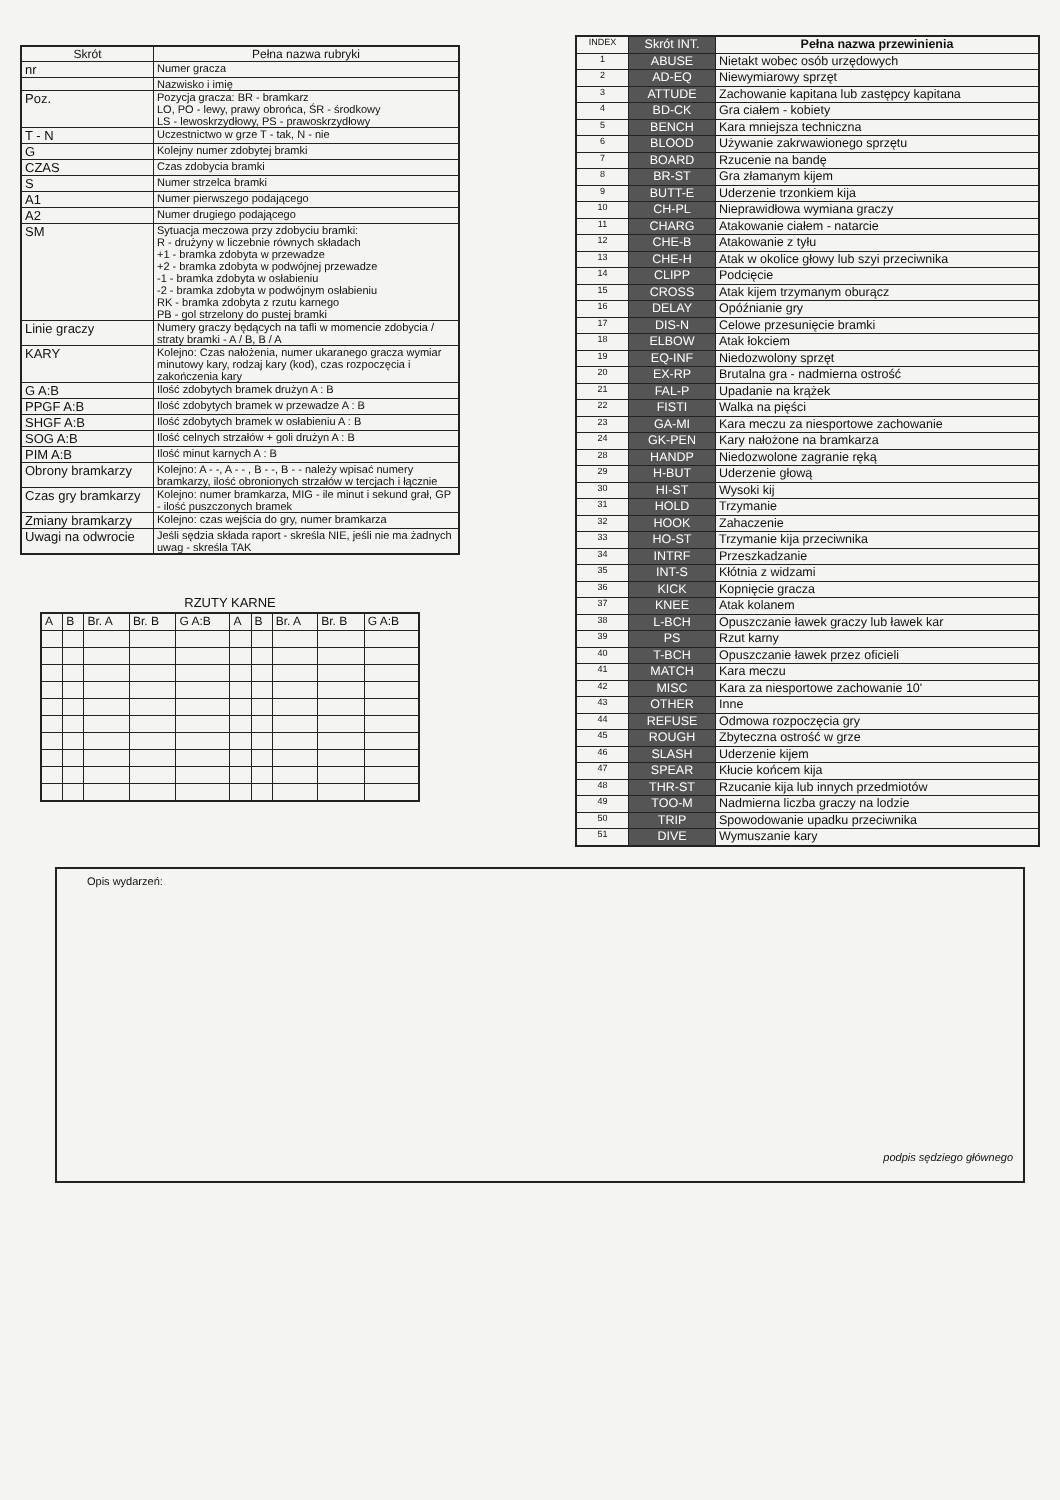| Skrót | Pełna nazwa rubryki |
| --- | --- |
| nr | Numer gracza |
| | Nazwisko i imię |
| Poz. | Pozycja gracza: BR - bramkarz LO, PO - lewy, prawy obrońca, ŚR - środkowy LS - lewoskrzydłowy, PS - prawoskrzydłowy |
| T - N | Uczestnictwo w grze T - tak, N - nie |
| G | Kolejny numer zdobytej bramki |
| CZAS | Czas zdobycia bramki |
| S | Numer strzelca bramki |
| A1 | Numer pierwszego podającego |
| A2 | Numer drugiego podającego |
| SM | Sytuacja meczowa przy zdobyciu bramki: R - drużyny w liczebnie równych składach +1 - bramka zdobyta w przewadze +2 - bramka zdobyta w podwójnej przewadze -1 - bramka zdobyta w osłabieniu -2 - bramka zdobyta w podwójnym osłabieniu RK - bramka zdobyta z rzutu karnego PB - gol strzelony do pustej bramki |
| Linie gracz​y | Numery graczy będących na tafli w momencie zdobycia / straty bramki - A / B, B / A |
| KARY | Kolejno: Czas nałożenia, numer ukaranego gracza wymiar minutowy kary, rodzaj kary (kod), czas rozpoczęcia i zakończenia kary |
| G A:B | Ilość zdobytych bramek drużyn A : B |
| PPGF A:B | Ilość zdobytych bramek w przewadze A : B |
| SHGF A:B | Ilość zdobytych bramek w osłabieniu A : B |
| SOG A:B | Ilość celnych strzałów + goli drużyn A : B |
| PIM A:B | Ilość minut karnych A : B |
| Obrony bramkarzy | Kolejno: A - -, A - - , B - -, B - - należy wpisać numery bramkarzy, ilość obronionych strzałów w tercjach i łącznie |
| Czas gry bramkarzy | Kolejno: numer bramkarza, MIG - ile minut i sekund grał, GP - ilość puszczonych bramek |
| Zmiany bramkarzy | Kolejno: czas wejścia do gry, numer bramkarza |
| Uwagi na odwrocie | Jeśli sędzia składa raport - skreśla NIE, jeśli nie ma żadnych uwag - skreśla TAK |
RZUTY KARNE
| A | B | Br. A | Br. B | G A:B | A | B | Br. A | Br. B | G A:B |
| INDEX | Skrót INT. | Pełna nazwa przewinienia |
| 1 | ABUSE | Nietakt wobec osób urzędowych |
| 2 | AD-EQ | Niewymiarowy sprzęt |
| 3 | ATTUDE | Zachowanie kapitana lub zastępcy kapitana |
| 4 | BD-CK | Gra ciałem - kobiety |
| 5 | BENCH | Kara mniejsza techniczna |
| 6 | BLOOD | Używanie zakrwawionego sprzętu |
| 7 | BOARD | Rzucenie na bandę |
| 8 | BR-ST | Gra złamanym kijem |
| 9 | BUTT-E | Uderzenie trzonkiem kija |
| 10 | CH-PL | Nieprawidłowa wymiana graczy |
| 11 | CHARG | Atakowanie ciałem - natarcie |
| 12 | CHE-B | Atakowanie z tyłu |
| 13 | CHE-H | Atak w okolice głowy lub szyi przeciwnika |
| 14 | CLIPP | Podcięcie |
| 15 | CROSS | Atak kijem trzymanym oburącz |
| 16 | DELAY | Opóźnianie gry |
| 17 | DIS-N | Celowe przesunięcie bramki |
| 18 | ELBOW | Atak łokciem |
| 19 | EQ-INF | Niedozwolony sprzęt |
| 20 | EX-RP | Brutalna gra - nadmierna ostrość |
| 21 | FAL-P | Upadanie na krążek |
| 22 | FISTI | Walka na pięści |
| 23 | GA-MI | Kara meczu za niesportowe zachowanie |
| 24 | GK-PEN | Kary nałożone na bramkarza |
| 28 | HANDP | Niedozwolone zagranie ręką |
| 29 | H-BUT | Uderzenie głową |
| 30 | HI-ST | Wysoki kij |
| 31 | HOLD | Trzymanie |
| 32 | HOOK | Zahaczenie |
| 33 | HO-ST | Trzymanie kija przeciwnika |
| 34 | INTRF | Przeszkadzanie |
| 35 | INT-S | Kłótnia z widzami |
| 36 | KICK | Kopnięcie gracza |
| 37 | KNEE | Atak kolanem |
| 38 | L-BCH | Opuszczanie ławek graczy lub ławek kar |
| 39 | PS | Rzut karny |
| 40 | T-BCH | Opuszczanie ławek przez oficieli |
| 41 | MATCH | Kara meczu |
| 42 | MISC | Kara za niesportowe zachowanie 10' |
| 43 | OTHER | Inne |
| 44 | REFUSE | Odmowa rozpoczęcia gry |
| 45 | ROUGH | Zbyteczna ostrość w grze |
| 46 | SLASH | Uderzenie kijem |
| 47 | SPEAR | Kłucie końcem kija |
| 48 | THR-ST | Rzucanie kija lub innych przedmiotów |
| 49 | TOO-M | Nadmierna liczba graczy na lodzie |
| 50 | TRIP | Spowodowanie upadku przeciwnika |
| 51 | DIVE | Wymuszanie kary |
Opis wydarzeń:
podpis sędziego głównego